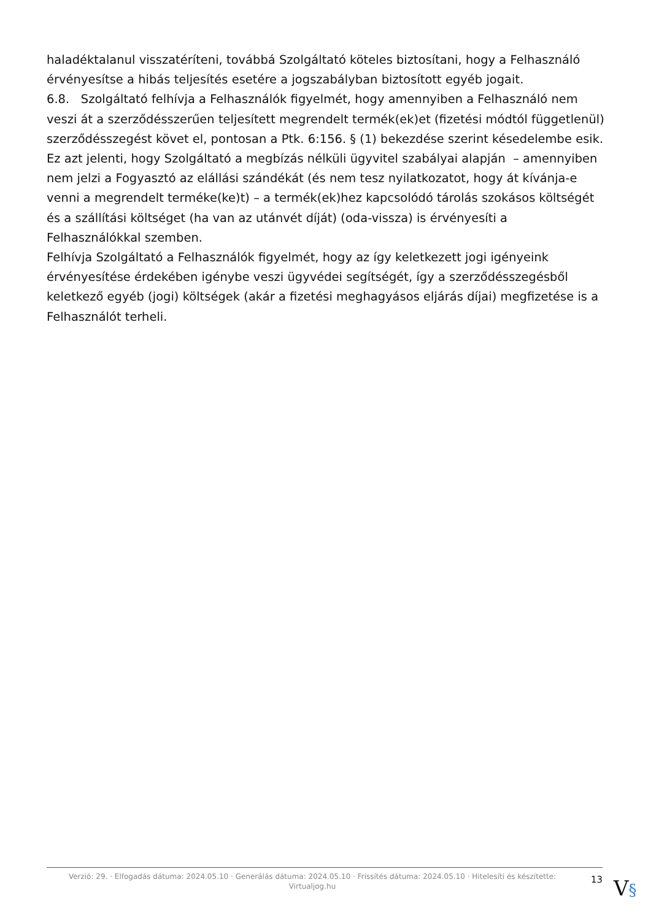haladéktalanul visszatéríteni, továbbá Szolgáltató köteles biztosítani, hogy a Felhasználó érvényesítse a hibás teljesítés esetére a jogszabályban biztosított egyéb jogait.
6.8. Szolgáltató felhívja a Felhasználók figyelmét, hogy amennyiben a Felhasználó nem veszi át a szerződésszerűen teljesített megrendelt termék(ek)et (fizetési módtól függetlenül) szerződésszegést követ el, pontosan a Ptk. 6:156. § (1) bekezdése szerint késedelembe esik.
Ez azt jelenti, hogy Szolgáltató a megbízás nélküli ügyvitel szabályai alapján – amennyiben nem jelzi a Fogyasztó az elállási szándékát (és nem tesz nyilatkozatot, hogy át kívánja-e venni a megrendelt terméke(ke)t) – a termék(ek)hez kapcsolódó tárolás szokásos költségét és a szállítási költséget (ha van az utánvét díját) (oda-vissza) is érvényesíti a Felhasználókkal szemben.
Felhívja Szolgáltató a Felhasználók figyelmét, hogy az így keletkezett jogi igényeink érvényesítése érdekében igénybe veszi ügyvédei segítségét, így a szerződésszegésből keletkező egyéb (jogi) költségek (akár a fizetési meghagyásos eljárás díjai) megfizetése is a Felhasználót terheli.
Verzió: 29. · Elfogadás dátuma: 2024.05.10 · Generálás dátuma: 2024.05.10 · Frissítés dátuma: 2024.05.10 · Hitelesíti és készítette:
Virtualjog.hu
13
V§